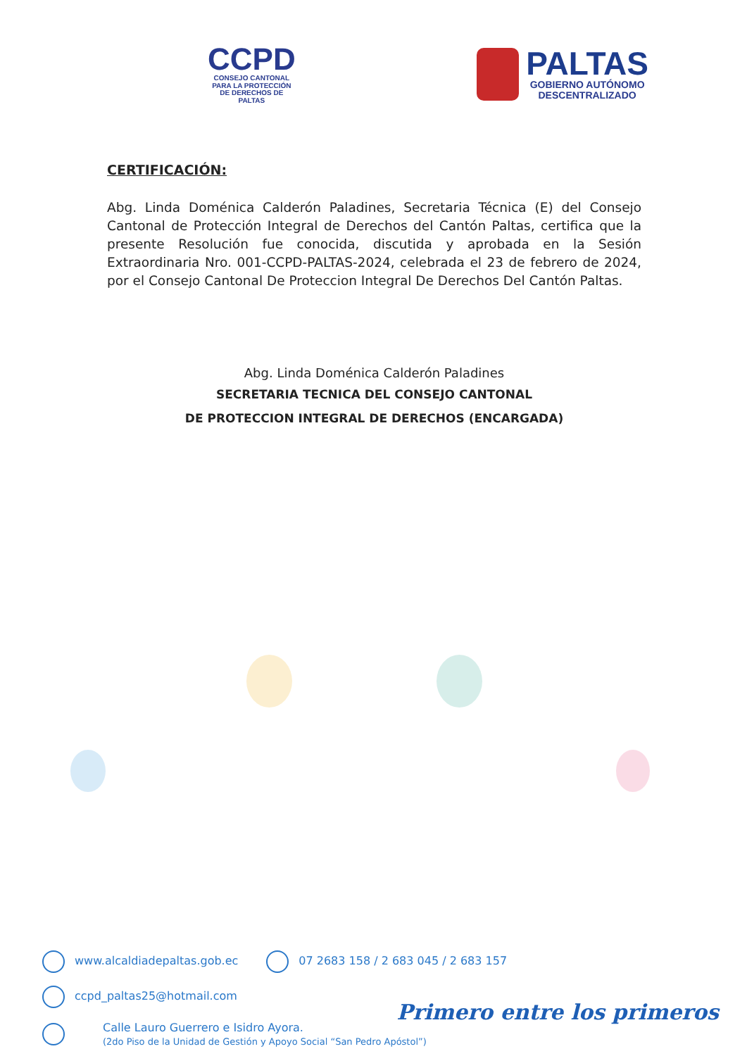CCPD
CONSEJO CANTONAL
PARA LA PROTECCIÓN
DE DERECHOS DE
PALTAS
PALTAS
GOBIERNO AUTÓNOMO
DESCENTRALIZADO
CERTIFICACIÓN:
Abg. Linda Doménica Calderón Paladines, Secretaria Técnica (E) del Consejo Cantonal de Protección Integral de Derechos del Cantón Paltas, certifica que la presente Resolución fue conocida, discutida y aprobada en la Sesión Extraordinaria Nro. 001-CCPD-PALTAS-2024, celebrada el 23 de febrero de 2024, por el Consejo Cantonal De Proteccion Integral De Derechos Del Cantón Paltas.
Abg. Linda Doménica Calderón Paladines
SECRETARIA TECNICA DEL CONSEJO CANTONAL
DE PROTECCION INTEGRAL DE DERECHOS (ENCARGADA)
www.alcaldiadepaltas.gob.ec 07 2683 158 / 2 683 045 / 2 683 157
ccpd_paltas25@hotmail.com
Calle Lauro Guerrero e Isidro Ayora.
(2do Piso de la Unidad de Gestión y Apoyo Social “San Pedro Apóstol”)
Primero entre los primeros